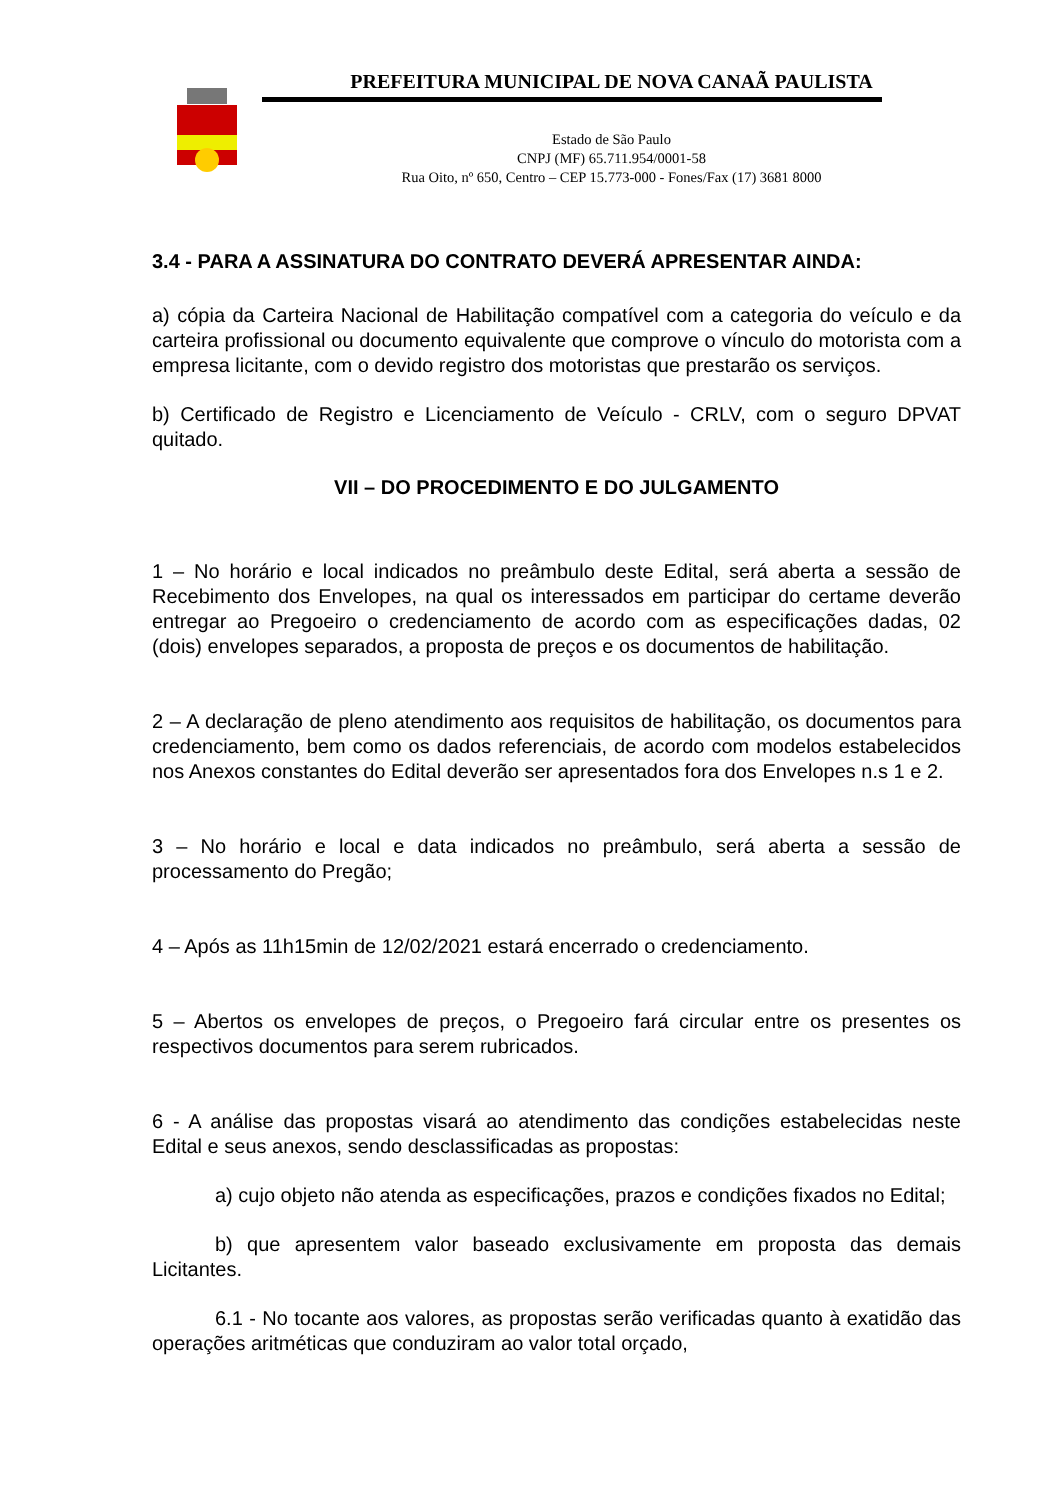PREFEITURA MUNICIPAL DE NOVA CANAÃ PAULISTA
Estado de São Paulo
CNPJ (MF) 65.711.954/0001-58
Rua Oito, nº 650, Centro – CEP 15.773-000 - Fones/Fax (17) 3681 8000
3.4 - PARA A ASSINATURA DO CONTRATO DEVERÁ APRESENTAR AINDA:
a) cópia da Carteira Nacional de Habilitação compatível com a categoria do veículo e da carteira profissional ou documento equivalente que comprove o vínculo do motorista com a empresa licitante, com o devido registro dos motoristas que prestarão os serviços.
b) Certificado de Registro e Licenciamento de Veículo - CRLV, com o seguro DPVAT quitado.
VII – DO PROCEDIMENTO E DO JULGAMENTO
1 – No horário e local indicados no preâmbulo deste Edital, será aberta a sessão de Recebimento dos Envelopes, na qual os interessados em participar do certame deverão entregar ao Pregoeiro o credenciamento de acordo com as especificações dadas, 02 (dois) envelopes separados, a proposta de preços e os documentos de habilitação.
2 – A declaração de pleno atendimento aos requisitos de habilitação, os documentos para credenciamento, bem como os dados referenciais, de acordo com modelos estabelecidos nos Anexos constantes do Edital deverão ser apresentados fora dos Envelopes n.s 1 e 2.
3 – No horário e local e data indicados no preâmbulo, será aberta a sessão de processamento do Pregão;
4 – Após as 11h15min de 12/02/2021 estará encerrado o credenciamento.
5 – Abertos os envelopes de preços, o Pregoeiro fará circular entre os presentes os respectivos documentos para serem rubricados.
6 - A análise das propostas visará ao atendimento das condições estabelecidas neste Edital e seus anexos, sendo desclassificadas as propostas:
a) cujo objeto não atenda as especificações, prazos e condições fixados no Edital;
b) que apresentem valor baseado exclusivamente em proposta das demais Licitantes.
6.1 - No tocante aos valores, as propostas serão verificadas quanto à exatidão das operações aritméticas que conduziram ao valor total orçado,